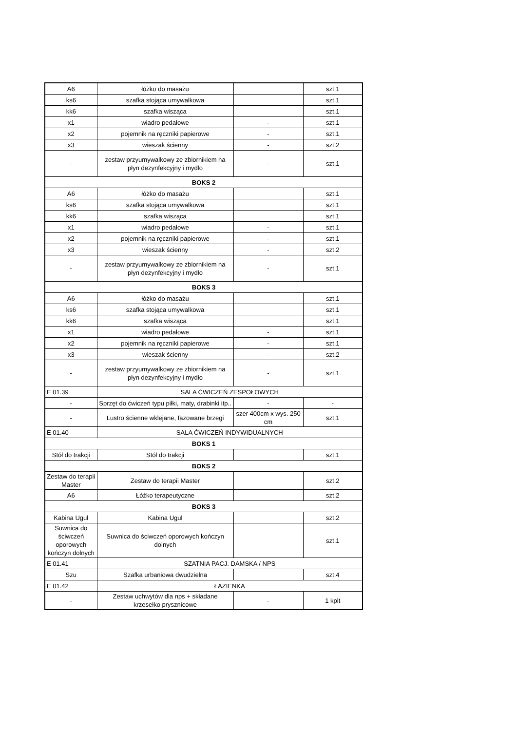| A6 | łóżko do masażu | | szt.1 |
| ks6 | szafka stojąca umywalkowa | | szt.1 |
| kk6 | szafka wisząca | | szt.1 |
| x1 | wiadro pedałowe | - | szt.1 |
| x2 | pojemnik na ręczniki papierowe | - | szt.1 |
| x3 | wieszak ścienny | - | szt.2 |
| - | zestaw przyumywalkowy ze zbiornikiem na płyn dezynfekcyjny i mydło | - | szt.1 |
| BOKS 2 | | | |
| A6 | łóżko do masażu | | szt.1 |
| ks6 | szafka stojąca umywalkowa | | szt.1 |
| kk6 | szafka wisząca | | szt.1 |
| x1 | wiadro pedałowe | - | szt.1 |
| x2 | pojemnik na ręczniki papierowe | - | szt.1 |
| x3 | wieszak ścienny | - | szt.2 |
| - | zestaw przyumywalkowy ze zbiornikiem na płyn dezynfekcyjny i mydło | - | szt.1 |
| BOKS 3 | | | |
| A6 | łóżko do masażu | | szt.1 |
| ks6 | szafka stojąca umywalkowa | | szt.1 |
| kk6 | szafka wisząca | | szt.1 |
| x1 | wiadro pedałowe | - | szt.1 |
| x2 | pojemnik na ręczniki papierowe | - | szt.1 |
| x3 | wieszak ścienny | - | szt.2 |
| - | zestaw przyumywalkowy ze zbiornikiem na płyn dezynfekcyjny i mydło | - | szt.1 |
| E 01.39 | SALA ĆWICZEŃ ZESPOŁOWYCH | | |
| - | Sprzęt do ćwiczeń typu piłki, maty, drabinki itp.. | - | - |
| - | Lustro ścienne wklejane, fazowane brzegi | szer 400cm x wys. 250 cm | szt.1 |
| E 01.40 | SALA ĆWICZEŃ INDYWIDUALNYCH | | |
| BOKS 1 | | | |
| Stół do trakcji | Stół do trakcji | | szt.1 |
| BOKS 2 | | | |
| Zestaw do terapii Master | Zestaw do terapii Master | | szt.2 |
| A6 | Łóżko terapeutyczne | | szt.2 |
| BOKS 3 | | | |
| Kabina Ugul | Kabina Ugul | | szt.2 |
| Suwnica do ściwczeń oporowych kończyn dolnych | Suwnica do ściwczeń oporowych kończyn dolnych | | szt.1 |
| E 01.41 | SZATNIA PACJ. DAMSKA / NPS | | |
| Szu | Szafka urbaniowa dwudzielna | | szt.4 |
| E 01.42 | ŁAZIENKA | | |
| - | Zestaw uchwytów dla nps + składane krzesełko prysznicowe | - | 1 kplt |